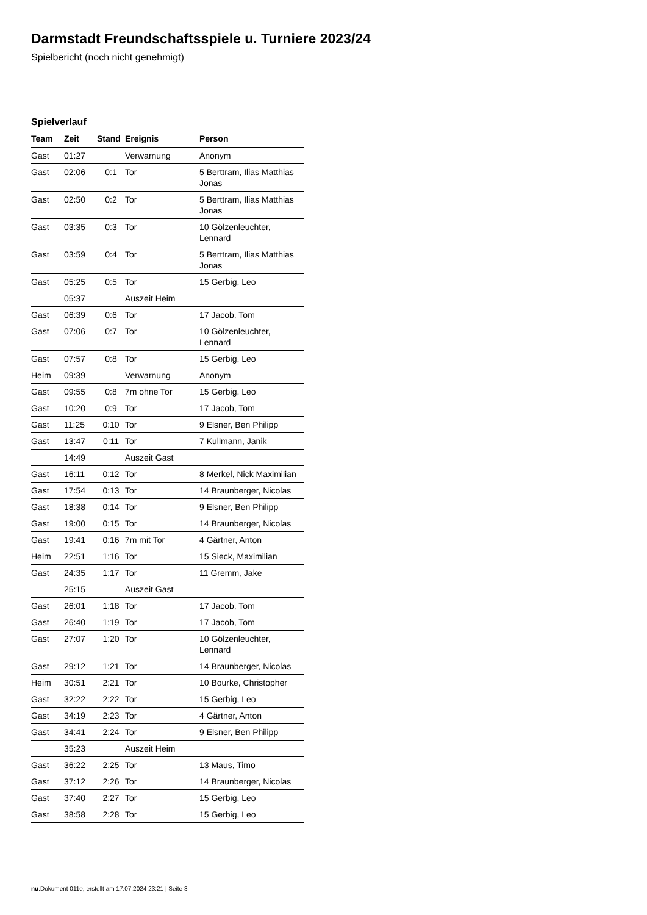Darmstadt Freundschaftsspiele u. Turniere 2023/24
Spielbericht (noch nicht genehmigt)
Spielverlauf
| Team | Zeit | Stand | Ereignis | Person |
| --- | --- | --- | --- | --- |
| Gast | 01:27 | | Verwarnung | Anonym |
| Gast | 02:06 | 0:1 | Tor | 5 Berttram, Ilias Matthias Jonas |
| Gast | 02:50 | 0:2 | Tor | 5 Berttram, Ilias Matthias Jonas |
| Gast | 03:35 | 0:3 | Tor | 10 Gölzenleuchter, Lennard |
| Gast | 03:59 | 0:4 | Tor | 5 Berttram, Ilias Matthias Jonas |
| Gast | 05:25 | 0:5 | Tor | 15 Gerbig, Leo |
| | 05:37 | | Auszeit Heim | |
| Gast | 06:39 | 0:6 | Tor | 17 Jacob, Tom |
| Gast | 07:06 | 0:7 | Tor | 10 Gölzenleuchter, Lennard |
| Gast | 07:57 | 0:8 | Tor | 15 Gerbig, Leo |
| Heim | 09:39 | | Verwarnung | Anonym |
| Gast | 09:55 | 0:8 | 7m ohne Tor | 15 Gerbig, Leo |
| Gast | 10:20 | 0:9 | Tor | 17 Jacob, Tom |
| Gast | 11:25 | 0:10 | Tor | 9 Elsner, Ben Philipp |
| Gast | 13:47 | 0:11 | Tor | 7 Kullmann, Janik |
| | 14:49 | | Auszeit Gast | |
| Gast | 16:11 | 0:12 | Tor | 8 Merkel, Nick Maximilian |
| Gast | 17:54 | 0:13 | Tor | 14 Braunberger, Nicolas |
| Gast | 18:38 | 0:14 | Tor | 9 Elsner, Ben Philipp |
| Gast | 19:00 | 0:15 | Tor | 14 Braunberger, Nicolas |
| Gast | 19:41 | 0:16 | 7m mit Tor | 4 Gärtner, Anton |
| Heim | 22:51 | 1:16 | Tor | 15 Sieck, Maximilian |
| Gast | 24:35 | 1:17 | Tor | 11 Gremm, Jake |
| | 25:15 | | Auszeit Gast | |
| Gast | 26:01 | 1:18 | Tor | 17 Jacob, Tom |
| Gast | 26:40 | 1:19 | Tor | 17 Jacob, Tom |
| Gast | 27:07 | 1:20 | Tor | 10 Gölzenleuchter, Lennard |
| Gast | 29:12 | 1:21 | Tor | 14 Braunberger, Nicolas |
| Heim | 30:51 | 2:21 | Tor | 10 Bourke, Christopher |
| Gast | 32:22 | 2:22 | Tor | 15 Gerbig, Leo |
| Gast | 34:19 | 2:23 | Tor | 4 Gärtner, Anton |
| Gast | 34:41 | 2:24 | Tor | 9 Elsner, Ben Philipp |
| | 35:23 | | Auszeit Heim | |
| Gast | 36:22 | 2:25 | Tor | 13 Maus, Timo |
| Gast | 37:12 | 2:26 | Tor | 14 Braunberger, Nicolas |
| Gast | 37:40 | 2:27 | Tor | 15 Gerbig, Leo |
| Gast | 38:58 | 2:28 | Tor | 15 Gerbig, Leo |
nu.Dokument 011e, erstellt am 17.07.2024 23:21 | Seite 3